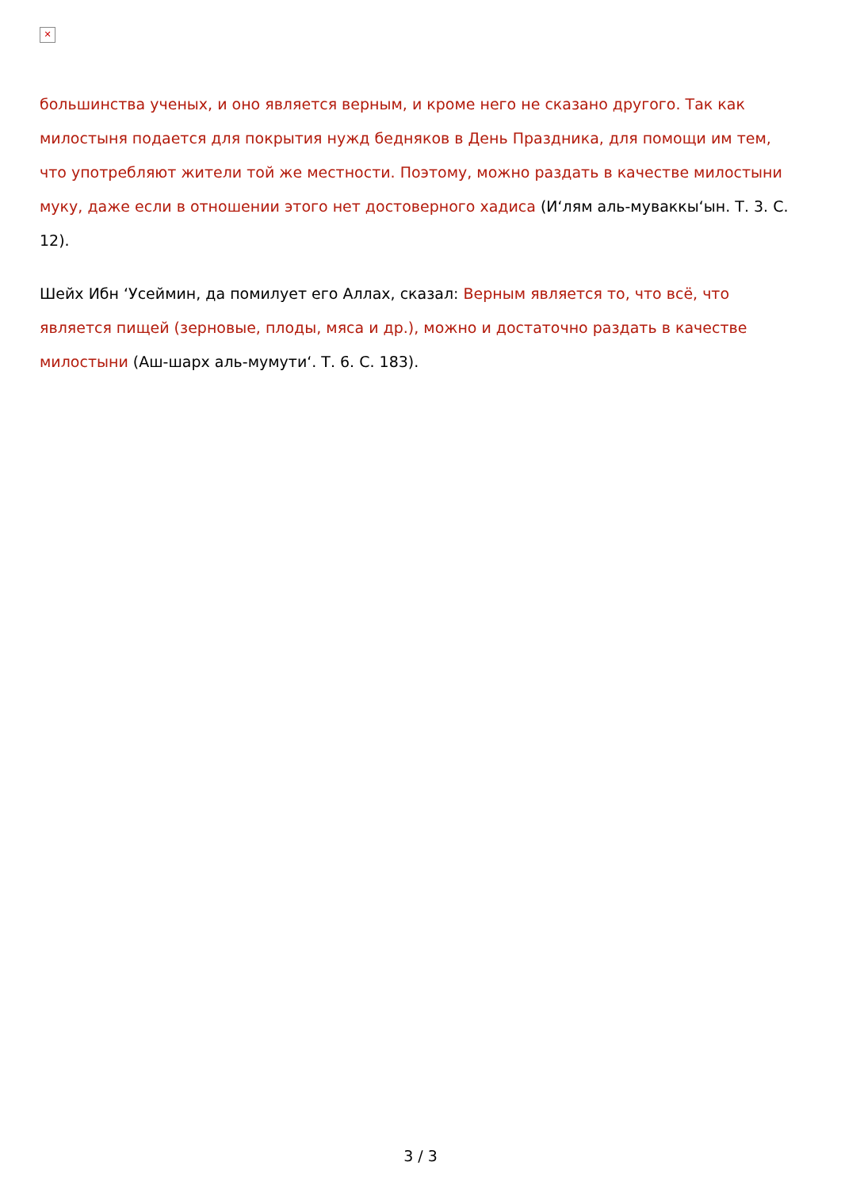✕
большинства ученых, и оно является верным, и кроме него не сказано другого. Так как милостыня подается для покрытия нужд бедняков в День Праздника, для помощи им тем, что употребляют жители той же местности. Поэтому, можно раздать в качестве милостыни муку, даже если в отношении этого нет достоверного хадиса (И‘лям аль-муваккы‘ын. Т. 3. С. 12).
Шейх Ибн ‘Усеймин, да помилует его Аллах, сказал: Верным является то, что всё, что является пищей (зерновые, плоды, мяса и др.), можно и достаточно раздать в качестве милостыни (Аш-шарх аль-мумути‘. Т. 6. С. 183).
3 / 3